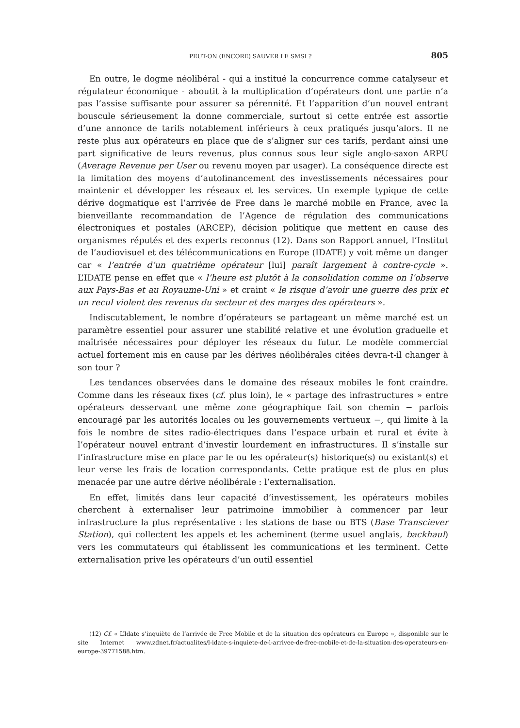PEUT-ON (ENCORE) SAUVER LE SMSI ? 805
En outre, le dogme néolibéral - qui a institué la concurrence comme catalyseur et régulateur économique - aboutit à la multiplication d’opérateurs dont une partie n’a pas l’assise suffisante pour assurer sa pérennité. Et l’apparition d’un nouvel entrant bouscule sérieusement la donne commerciale, surtout si cette entrée est assortie d’une annonce de tarifs notablement inférieurs à ceux pratiqués jusqu’alors. Il ne reste plus aux opérateurs en place que de s’aligner sur ces tarifs, perdant ainsi une part significative de leurs revenus, plus connus sous leur sigle anglo-saxon ARPU (Average Revenue per User ou revenu moyen par usager). La conséquence directe est la limitation des moyens d’autofinancement des investissements nécessaires pour maintenir et développer les réseaux et les services. Un exemple typique de cette dérive dogmatique est l’arrivée de Free dans le marché mobile en France, avec la bienveillante recommandation de l’Agence de régulation des communications électroniques et postales (ARCEP), décision politique que mettent en cause des organismes réputés et des experts reconnus (12). Dans son Rapport annuel, l’Institut de l’audiovisuel et des télécommunications en Europe (IDATE) y voit même un danger car « l’entrée d’un quatrième opérateur [lui] paraît largement à contre-cycle ». L’IDATE pense en effet que « l’heure est plutôt à la consolidation comme on l’observe aux Pays-Bas et au Royaume-Uni » et craint « le risque d’avoir une guerre des prix et un recul violent des revenus du secteur et des marges des opérateurs ».
Indiscutablement, le nombre d’opérateurs se partageant un même marché est un paramètre essentiel pour assurer une stabilité relative et une évolution graduelle et maîtrisée nécessaires pour déployer les réseaux du futur. Le modèle commercial actuel fortement mis en cause par les dérives néolibérales citées devra-t-il changer à son tour ?
Les tendances observées dans le domaine des réseaux mobiles le font craindre. Comme dans les réseaux fixes (cf. plus loin), le « partage des infrastructures » entre opérateurs desservant une même zone géographique fait son chemin − parfois encouragé par les autorités locales ou les gouvernements vertueux −, qui limite à la fois le nombre de sites radio-électriques dans l’espace urbain et rural et évite à l’opérateur nouvel entrant d’investir lourdement en infrastructures. Il s’installe sur l’infrastructure mise en place par le ou les opérateur(s) historique(s) ou existant(s) et leur verse les frais de location correspondants. Cette pratique est de plus en plus menacée par une autre dérive néolibérale : l’externalisation.
En effet, limités dans leur capacité d’investissement, les opérateurs mobiles cherchent à externaliser leur patrimoine immobilier à commencer par leur infrastructure la plus représentative : les stations de base ou BTS (Base Transciever Station), qui collectent les appels et les acheminent (terme usuel anglais, backhaul) vers les commutateurs qui établissent les communications et les terminent. Cette externalisation prive les opérateurs d’un outil essentiel
(12) Cf. « L’Idate s’inquiète de l’arrivée de Free Mobile et de la situation des opérateurs en Europe », disponible sur le site Internet www.zdnet.fr/actualites/l-idate-s-inquiete-de-l-arrivee-de-free-mobile-et-de-la-situation-des-operateurs-en-europe-39771588.htm.